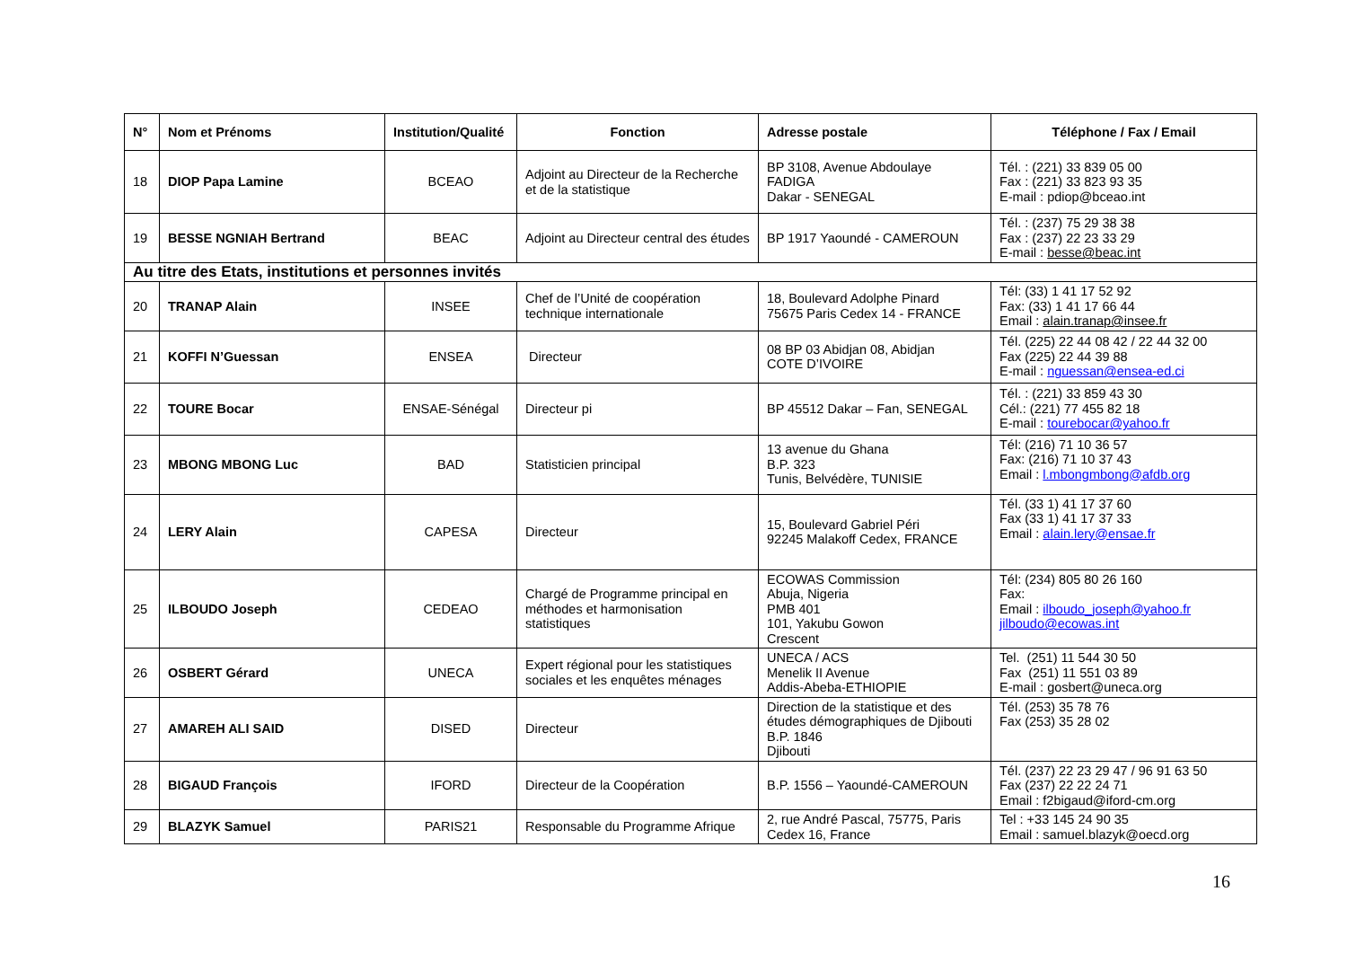| N° | Nom et Prénoms | Institution/Qualité | Fonction | Adresse postale | Téléphone / Fax / Email |
| --- | --- | --- | --- | --- | --- |
| 18 | DIOP Papa Lamine | BCEAO | Adjoint au Directeur de la Recherche et de la statistique | BP 3108, Avenue Abdoulaye FADIGA Dakar - SENEGAL | Tél. : (221) 33 839 05 00 Fax : (221) 33 823 93 35 E-mail : pdiop@bceao.int |
| 19 | BESSE NGNIAH Bertrand | BEAC | Adjoint au Directeur central des études | BP 1917 Yaoundé - CAMEROUN | Tél. : (237) 75 29 38 38 Fax : (237) 22 23 33 29 E-mail : besse@beac.int |
| Au titre des Etats, institutions et personnes invités | | | | | |
| 20 | TRANAP Alain | INSEE | Chef de l’Unité de coopération technique internationale | 18, Boulevard Adolphe Pinard 75675 Paris Cedex 14 - FRANCE | Tél: (33) 1 41 17 52 92 Fax: (33) 1 41 17 66 44 Email : alain.tranap@insee.fr |
| 21 | KOFFI N’Guessan | ENSEA | Directeur | 08 BP 03 Abidjan 08, Abidjan COTE D’IVOIRE | Tél. (225) 22 44 08 42 / 22 44 32 00 Fax (225) 22 44 39 88 E-mail : nguessan@ensea-ed.ci |
| 22 | TOURE Bocar | ENSAE-Sénégal | Directeur pi | BP 45512 Dakar – Fan, SENEGAL | Tél. : (221) 33 859 43 30 Cél.: (221) 77 455 82 18 E-mail : tourebocar@yahoo.fr |
| 23 | MBONG MBONG Luc | BAD | Statisticien principal | 13 avenue du Ghana B.P. 323 Tunis, Belvédère, TUNISIE | Tél: (216) 71 10 36 57 Fax: (216) 71 10 37 43 Email : l.mbongmbong@afdb.org |
| 24 | LERY Alain | CAPESA | Directeur | 15, Boulevard Gabriel Péri 92245 Malakoff Cedex, FRANCE | Tél. (33 1) 41 17 37 60 Fax (33 1) 41 17 37 33 Email : alain.lery@ensae.fr |
| 25 | ILBOUDO Joseph | CEDEAO | Chargé de Programme principal en méthodes et harmonisation statistiques | ECOWAS Commission Abuja, Nigeria PMB 401 101, Yakubu Gowon Crescent | Tél: (234) 805 80 26 160 Fax: Email : ilboudo_joseph@yahoo.fr jilboudo@ecowas.int |
| 26 | OSBERT Gérard | UNECA | Expert régional pour les statistiques sociales et les enquêtes ménages | UNECA / ACS Menelik II Avenue Addis-Abeba-ETHIOPIE | Tel. (251) 11 544 30 50 Fax (251) 11 551 03 89 E-mail : gosbert@uneca.org |
| 27 | AMAREH ALI SAID | DISED | Directeur | Direction de la statistique et des études démographiques de Djibouti B.P. 1846 Djibouti | Tél. (253) 35 78 76 Fax (253) 35 28 02 |
| 28 | BIGAUD François | IFORD | Directeur de la Coopération | B.P. 1556 – Yaoundé-CAMEROUN | Tél. (237) 22 23 29 47 / 96 91 63 50 Fax (237) 22 22 24 71 Email : f2bigaud@iford-cm.org |
| 29 | BLAZYK Samuel | PARIS21 | Responsable du Programme Afrique | 2, rue André Pascal, 75775, Paris Cedex 16, France | Tel : +33 145 24 90 35 Email : samuel.blazyk@oecd.org |
16